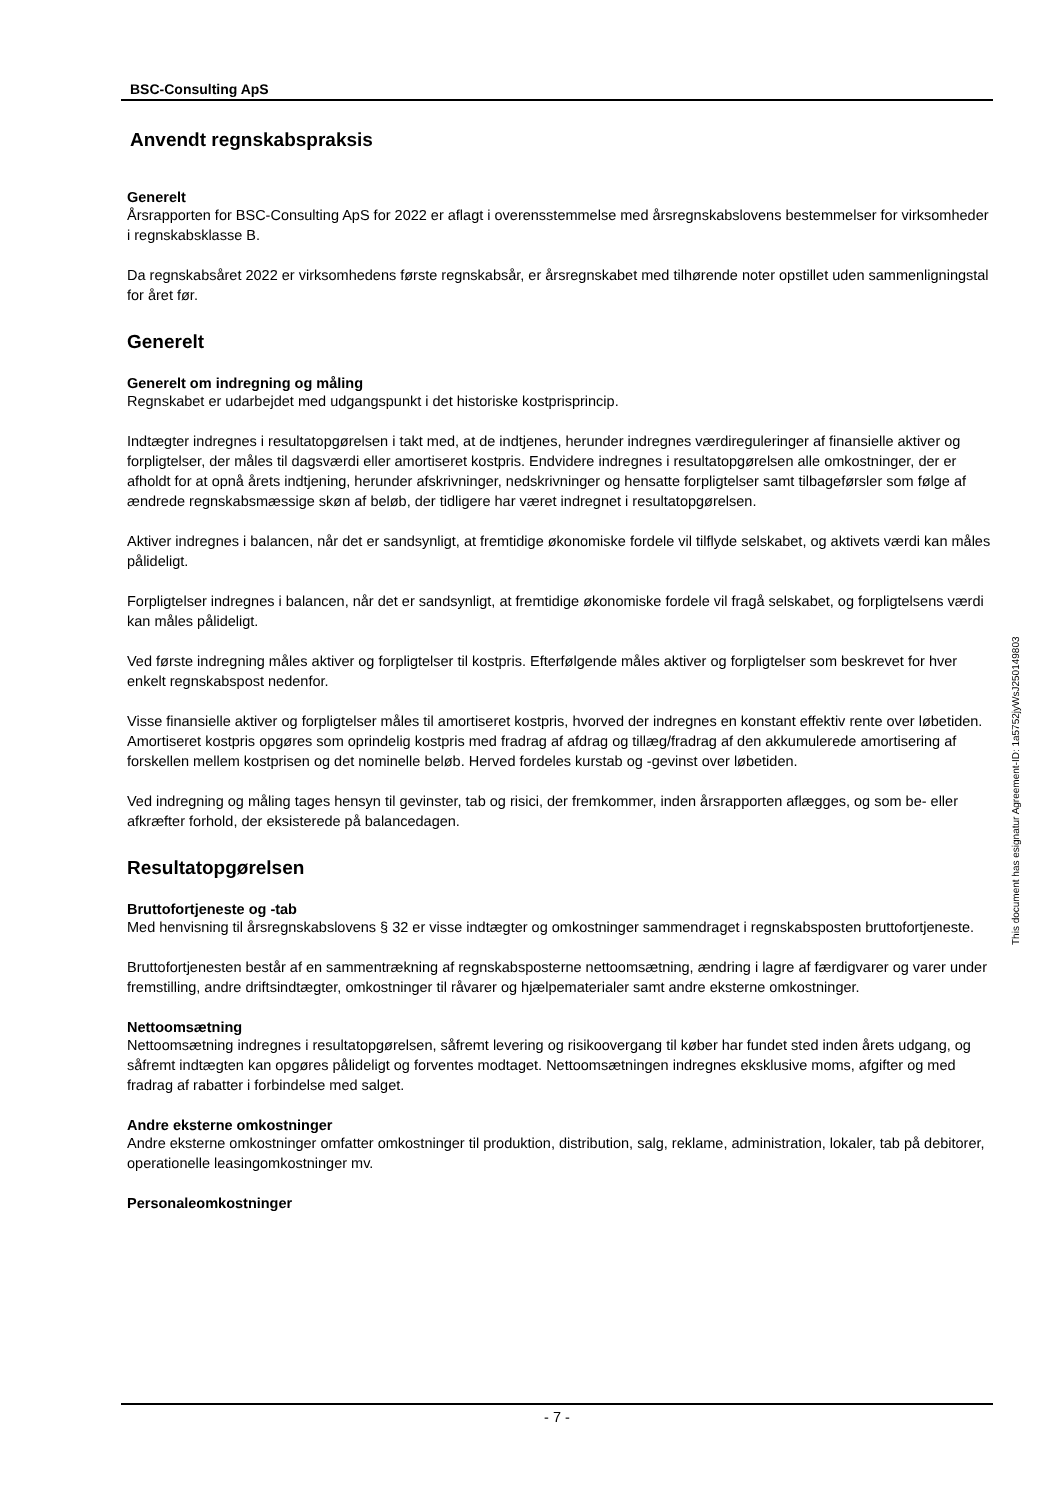BSC-Consulting ApS
Anvendt regnskabspraksis
Generelt
Årsrapporten for BSC-Consulting ApS for 2022 er aflagt i overensstemmelse med årsregnskabslovens bestemmelser for virksomheder i regnskabsklasse B.
Da regnskabsåret 2022 er virksomhedens første regnskabsår, er årsregnskabet med tilhørende noter opstillet uden sammenligningstal for året før.
Generelt
Generelt om indregning og måling
Regnskabet er udarbejdet med udgangspunkt i det historiske kostprisprincip.
Indtægter indregnes i resultatopgørelsen i takt med, at de indtjenes, herunder indregnes værdireguleringer af finansielle aktiver og forpligtelser, der måles til dagsværdi eller amortiseret kostpris. Endvidere indregnes i resultatopgørelsen alle omkostninger, der er afholdt for at opnå årets indtjening, herunder afskrivninger, nedskrivninger og hensatte forpligtelser samt tilbageførsler som følge af ændrede regnskabsmæssige skøn af beløb, der tidligere har været indregnet i resultatopgørelsen.
Aktiver indregnes i balancen, når det er sandsynligt, at fremtidige økonomiske fordele vil tilflyde selskabet, og aktivets værdi kan måles pålideligt.
Forpligtelser indregnes i balancen, når det er sandsynligt, at fremtidige økonomiske fordele vil fragå selskabet, og forpligtelsens værdi kan måles pålideligt.
Ved første indregning måles aktiver og forpligtelser til kostpris. Efterfølgende måles aktiver og forpligtelser som beskrevet for hver enkelt regnskabspost nedenfor.
Visse finansielle aktiver og forpligtelser måles til amortiseret kostpris, hvorved der indregnes en konstant effektiv rente over løbetiden. Amortiseret kostpris opgøres som oprindelig kostpris med fradrag af afdrag og tillæg/fradrag af den akkumulerede amortisering af forskellen mellem kostprisen og det nominelle beløb. Herved fordeles kurstab og -gevinst over løbetiden.
Ved indregning og måling tages hensyn til gevinster, tab og risici, der fremkommer, inden årsrapporten aflægges, og som be- eller afkræfter forhold, der eksisterede på balancedagen.
Resultatopgørelsen
Bruttofortjeneste og -tab
Med henvisning til årsregnskabslovens § 32 er visse indtægter og omkostninger sammendraget i regnskabsposten bruttofortjeneste.
Bruttofortjenesten består af en sammentrækning af regnskabsposterne nettoomsætning, ændring i lagre af færdigvarer og varer under fremstilling, andre driftsindtægter, omkostninger til råvarer og hjælpematerialer samt andre eksterne omkostninger.
Nettoomsætning
Nettoomsætning indregnes i resultatopgørelsen, såfremt levering og risikoovergang til køber har fundet sted inden årets udgang, og såfremt indtægten kan opgøres pålideligt og forventes modtaget. Nettoomsætningen indregnes eksklusive moms, afgifter og med fradrag af rabatter i forbindelse med salget.
Andre eksterne omkostninger
Andre eksterne omkostninger omfatter omkostninger til produktion, distribution, salg, reklame, administration, lokaler, tab på debitorer, operationelle leasingomkostninger mv.
Personaleomkostninger
- 7 -
This document has esignatur Agreement-ID: 1a5752jyWsJ250149803